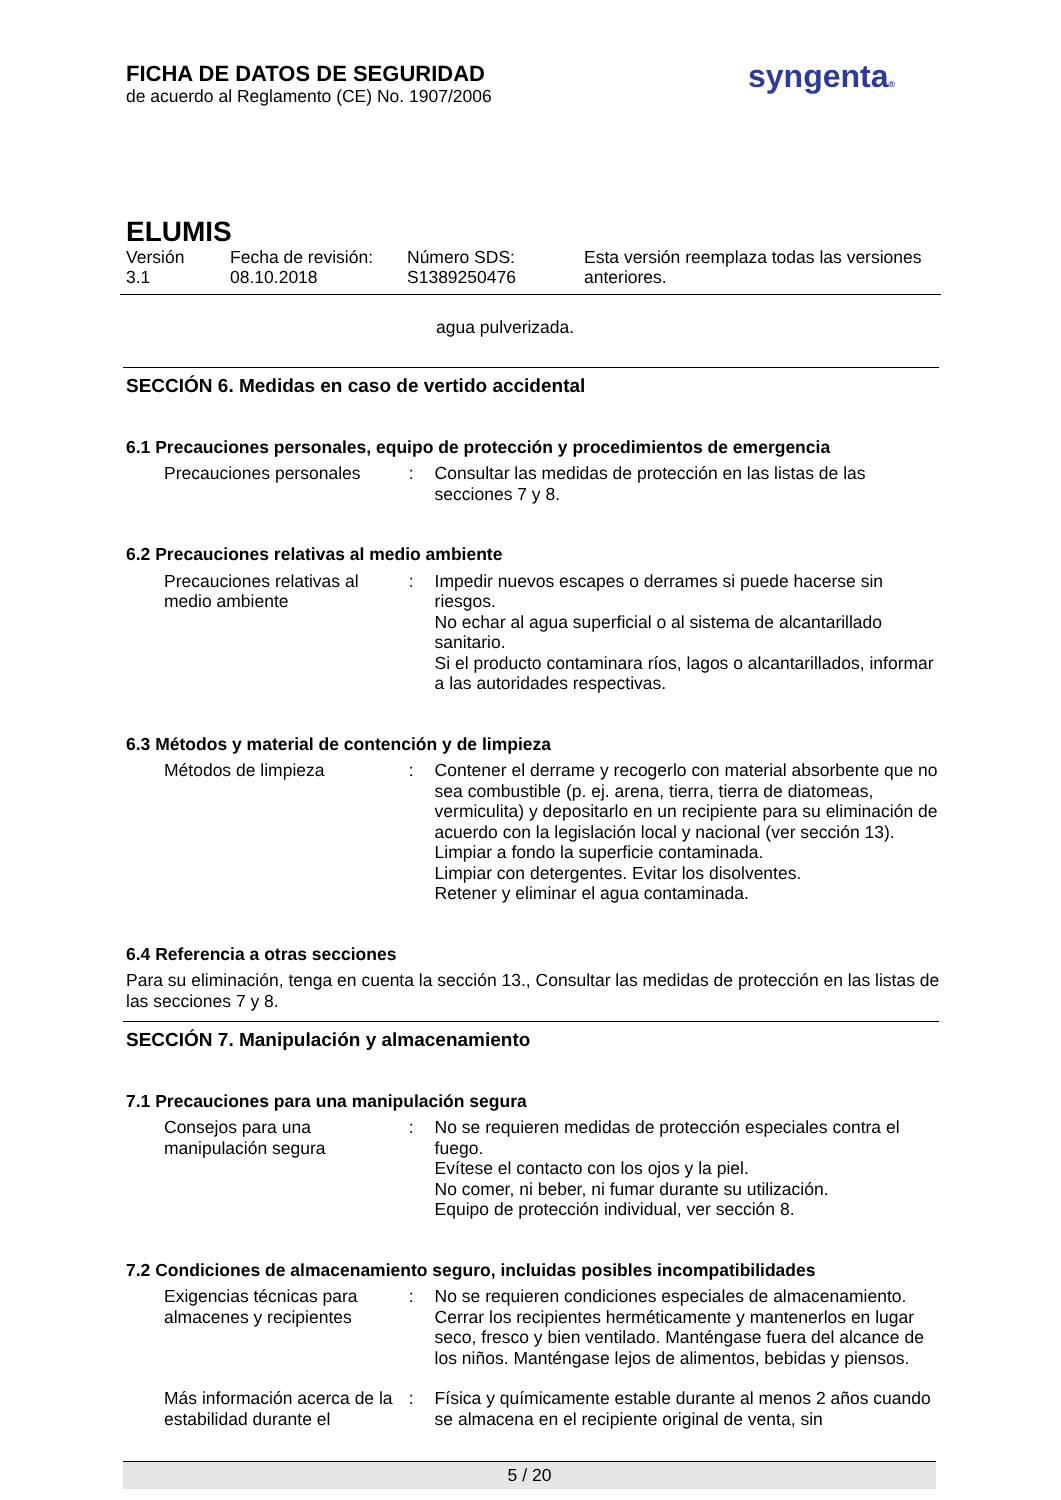FICHA DE DATOS DE SEGURIDAD
de acuerdo al Reglamento (CE) No. 1907/2006
syngenta®
ELUMIS
Versión
3.1
Fecha de revisión:
08.10.2018
Número SDS:
S1389250476
Esta versión reemplaza todas las versiones
anteriores.
agua pulverizada.
SECCIÓN 6. Medidas en caso de vertido accidental
6.1 Precauciones personales, equipo de protección y procedimientos de emergencia
Precauciones personales : Consultar las medidas de protección en las listas de las secciones 7 y 8.
6.2 Precauciones relativas al medio ambiente
Precauciones relativas al medio ambiente
: Impedir nuevos escapes o derrames si puede hacerse sin riesgos.
No echar al agua superficial o al sistema de alcantarillado sanitario.
Si el producto contaminara ríos, lagos o alcantarillados, informar a las autoridades respectivas.
6.3 Métodos y material de contención y de limpieza
Métodos de limpieza : Contener el derrame y recogerlo con material absorbente que no sea combustible (p. ej. arena, tierra, tierra de diatomeas, vermiculita) y depositarlo en un recipiente para su eliminación de acuerdo con la legislación local y nacional (ver sección 13).
Limpiar a fondo la superficie contaminada.
Limpiar con detergentes. Evitar los disolventes.
Retener y eliminar el agua contaminada.
6.4 Referencia a otras secciones
Para su eliminación, tenga en cuenta la sección 13., Consultar las medidas de protección en las listas de las secciones 7 y 8.
SECCIÓN 7. Manipulación y almacenamiento
7.1 Precauciones para una manipulación segura
Consejos para una manipulación segura
: No se requieren medidas de protección especiales contra el fuego.
Evítese el contacto con los ojos y la piel.
No comer, ni beber, ni fumar durante su utilización.
Equipo de protección individual, ver sección 8.
7.2 Condiciones de almacenamiento seguro, incluidas posibles incompatibilidades
Exigencias técnicas para almacenes y recipientes
: No se requieren condiciones especiales de almacenamiento.
Cerrar los recipientes herméticamente y mantenerlos en lugar seco, fresco y bien ventilado. Manténgase fuera del alcance de los niños. Manténgase lejos de alimentos, bebidas y piensos.
Más información acerca de la estabilidad durante el
: Física y químicamente estable durante al menos 2 años cuando se almacena en el recipiente original de venta, sin
5 / 20